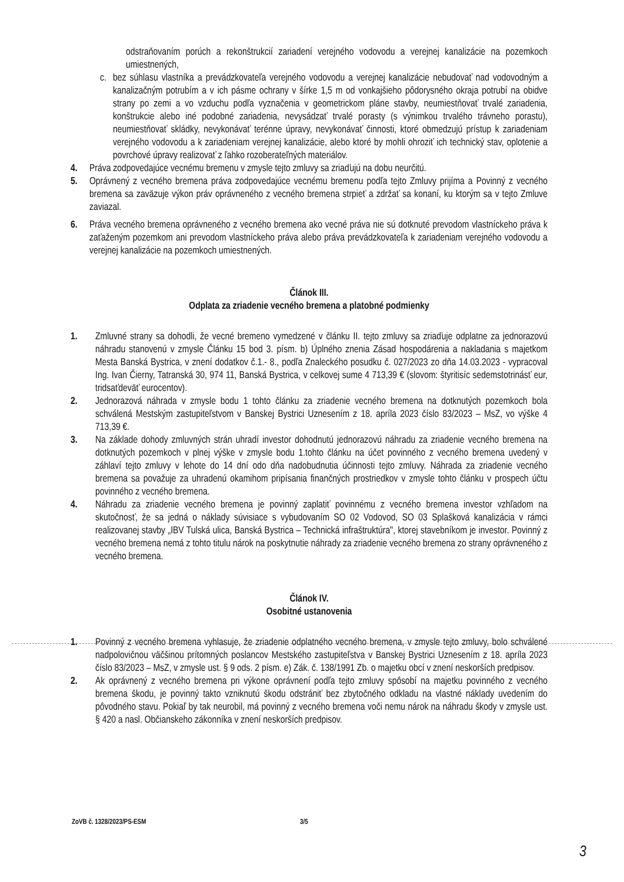odstraňovaním porúch a rekonštrukcií zariadení verejného vodovodu a verejnej kanalizácie na pozemkoch umiestnených,
c. bez súhlasu vlastníka a prevádzkovateľa verejného vodovodu a verejnej kanalizácie nebudovať nad vodovodným a kanalizačným potrubím a v ich pásme ochrany v šírke 1,5 m od vonkajšieho pôdorysného okraja potrubí na obidve strany po zemi a vo vzduchu podľa vyznačenia v geometrickom pláne stavby, neumiestňovať trvalé zariadenia, konštrukcie alebo iné podobné zariadenia, nevysádzať trvalé porasty (s výnimkou trvalého trávneho porastu), neumiestňovať skládky, nevykonávať terénne úpravy, nevykonávať činnosti, ktoré obmedzujú prístup k zariadeniam verejného vodovodu a k zariadeniam verejnej kanalizácie, alebo ktoré by mohli ohroziť ich technický stav, oplotenie a povrchové úpravy realizovať z ľahko rozoberateľných materiálov.
4. Práva zodpovedajúce vecnému bremenu v zmysle tejto zmluvy sa zriaďujú na dobu neurčitú.
5. Oprávnený z vecného bremena práva zodpovedajúce vecnému bremenu podľa tejto Zmluvy prijíma a Povinný z vecného bremena sa zaväzuje výkon práv oprávneného z vecného bremena strpieť a zdržať sa konaní, ku ktorým sa v tejto Zmluve zaviazal.
6. Práva vecného bremena oprávneného z vecného bremena ako vecné práva nie sú dotknuté prevodom vlastníckeho práva k zaťaženým pozemkom ani prevodom vlastníckeho práva alebo práva prevádzkovateľa k zariadeniam verejného vodovodu a verejnej kanalizácie na pozemkoch umiestnených.
Článok III.
Odplata za zriadenie vecného bremena a platobné podmienky
1. Zmluvné strany sa dohodli, že vecné bremeno vymedzené v článku II. tejto zmluvy sa zriaďuje odplatne za jednorazovú náhradu stanovenú v zmysle Článku 15 bod 3. písm. b) Úplného znenia Zásad hospodárenia a nakladania s majetkom Mesta Banská Bystrica, v znení dodatkov č.1.- 8., podľa Znaleckého posudku č. 027/2023 zo dňa 14.03.2023 - vypracoval Ing. Ivan Čierny, Tatranská 30, 974 11, Banská Bystrica, v celkovej sume 4 713,39 € (slovom: štyritisíc sedemstotrinásť eur, tridsaťdeväť eurocentov).
2. Jednorazová náhrada v zmysle bodu 1 tohto článku za zriadenie vecného bremena na dotknutých pozemkoch bola schválená Mestským zastupiteľstvom v Banskej Bystrici Uznesením z 18. apríla 2023 číslo 83/2023 – MsZ, vo výške 4 713,39 €.
3. Na základe dohody zmluvných strán uhradí investor dohodnutú jednorazovú náhradu za zriadenie vecného bremena na dotknutých pozemkoch v plnej výške v zmysle bodu 1.tohto článku na účet povinného z vecného bremena uvedený v záhlaví tejto zmluvy v lehote do 14 dní odo dňa nadobudnutia účinnosti tejto zmluvy. Náhrada za zriadenie vecného bremena sa považuje za uhradenú okamihom pripísania finančných prostriedkov v zmysle tohto článku v prospech účtu povinného z vecného bremena.
4. Náhradu za zriadenie vecného bremena je povinný zaplatiť povinnému z vecného bremena investor vzhľadom na skutočnosť, že sa jedná o náklady súvisiace s vybudovaním SO 02 Vodovod, SO 03 Splašková kanalizácia v rámci realizovanej stavby „IBV Tulská ulica, Banská Bystrica – Technická infraštruktúra", ktorej stavebníkom je investor. Povinný z vecného bremena nemá z tohto titulu nárok na poskytnutie náhrady za zriadenie vecného bremena zo strany oprávneného z vecného bremena.
Článok IV.
Osobitné ustanovenia
1. Povinný z vecného bremena vyhlasuje, že zriadenie odplatného vecného bremena, v zmysle tejto zmluvy, bolo schválené nadpolovičnou väčšinou prítomných poslancov Mestského zastupiteľstva v Banskej Bystrici Uznesením z 18. apríla 2023 číslo 83/2023 – MsZ, v zmysle ust. § 9 ods. 2 písm. e) Zák. č. 138/1991 Zb. o majetku obcí v znení neskorších predpisov.
2. Ak oprávnený z vecného bremena pri výkone oprávnení podľa tejto zmluvy spôsobí na majetku povinného z vecného bremena škodu, je povinný takto vzniknutú škodu odstrániť bez zbytočného odkladu na vlastné náklady uvedením do pôvodného stavu. Pokiaľ by tak neurobil, má povinný z vecného bremena voči nemu nárok na náhradu škody v zmysle ust. § 420 a nasl. Občianskeho zákonníka v znení neskorších predpisov.
ZoVB č. 1328/2023/PS-ESM 3/5
3